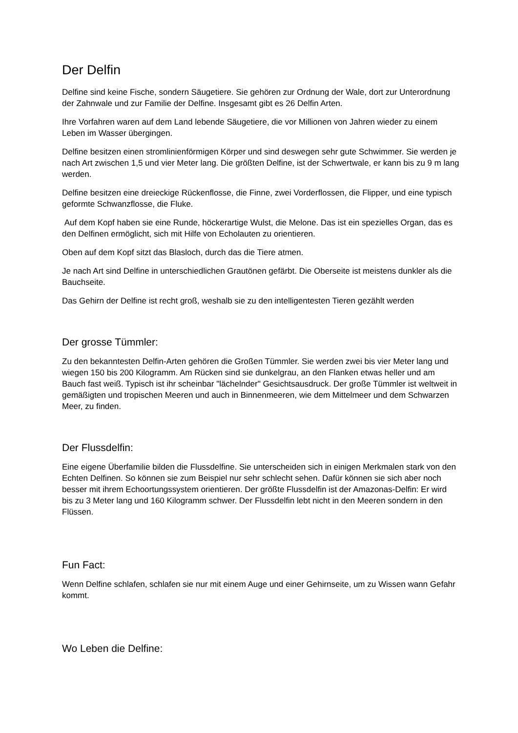Der Delfin
Delfine sind keine Fische, sondern Säugetiere. Sie gehören zur Ordnung der Wale, dort zur Unterordnung der Zahnwale und zur Familie der Delfine. Insgesamt gibt es 26 Delfin Arten.
Ihre Vorfahren waren auf dem Land lebende Säugetiere, die vor Millionen von Jahren wieder zu einem Leben im Wasser übergingen.
Delfine besitzen einen stromlinienförmigen Körper und sind deswegen sehr gute Schwimmer. Sie werden je nach Art zwischen 1,5 und vier Meter lang. Die größten Delfine, ist der Schwertwale, er kann bis zu 9 m lang werden.
Delfine besitzen eine dreieckige Rückenflosse, die Finne, zwei Vorderflossen, die Flipper, und eine typisch geformte Schwanzflosse, die Fluke.
Auf dem Kopf haben sie eine Runde, höckerartige Wulst, die Melone. Das ist ein spezielles Organ, das es den Delfinen ermöglicht, sich mit Hilfe von Echolauten zu orientieren.
Oben auf dem Kopf sitzt das Blasloch, durch das die Tiere atmen.
Je nach Art sind Delfine in unterschiedlichen Grautönen gefärbt. Die Oberseite ist meistens dunkler als die Bauchseite.
Das Gehirn der Delfine ist recht groß, weshalb sie zu den intelligentesten Tieren gezählt werden
Der grosse Tümmler:
Zu den bekanntesten Delfin-Arten gehören die Großen Tümmler. Sie werden zwei bis vier Meter lang und wiegen 150 bis 200 Kilogramm. Am Rücken sind sie dunkelgrau, an den Flanken etwas heller und am Bauch fast weiß. Typisch ist ihr scheinbar "lächelnder" Gesichtsausdruck. Der große Tümmler ist weltweit in gemäßigten und tropischen Meeren und auch in Binnenmeeren, wie dem Mittelmeer und dem Schwarzen Meer, zu finden.
Der Flussdelfin:
Eine eigene Überfamilie bilden die Flussdelfine. Sie unterscheiden sich in einigen Merkmalen stark von den Echten Delfinen. So können sie zum Beispiel nur sehr schlecht sehen. Dafür können sie sich aber noch besser mit ihrem Echoortungssystem orientieren. Der größte Flussdelfin ist der Amazonas-Delfin: Er wird bis zu 3 Meter lang und 160 Kilogramm schwer. Der Flussdelfin lebt nicht in den Meeren sondern in den Flüssen.
Fun Fact:
Wenn Delfine schlafen, schlafen sie nur mit einem Auge und einer Gehirnseite, um zu Wissen wann Gefahr kommt.
Wo Leben die Delfine: